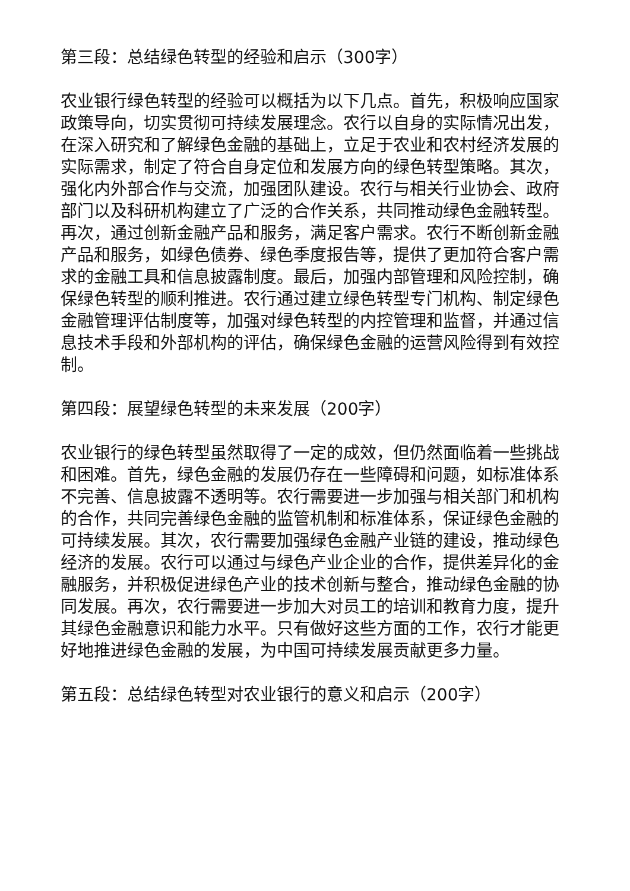第三段：总结绿色转型的经验和启示（300字）
农业银行绿色转型的经验可以概括为以下几点。首先，积极响应国家政策导向，切实贯彻可持续发展理念。农行以自身的实际情况出发，在深入研究和了解绿色金融的基础上，立足于农业和农村经济发展的实际需求，制定了符合自身定位和发展方向的绿色转型策略。其次，强化内外部合作与交流，加强团队建设。农行与相关行业协会、政府部门以及科研机构建立了广泛的合作关系，共同推动绿色金融转型。再次，通过创新金融产品和服务，满足客户需求。农行不断创新金融产品和服务，如绿色债券、绿色季度报告等，提供了更加符合客户需求的金融工具和信息披露制度。最后，加强内部管理和风险控制，确保绿色转型的顺利推进。农行通过建立绿色转型专门机构、制定绿色金融管理评估制度等，加强对绿色转型的内控管理和监督，并通过信息技术手段和外部机构的评估，确保绿色金融的运营风险得到有效控制。
第四段：展望绿色转型的未来发展（200字）
农业银行的绿色转型虽然取得了一定的成效，但仍然面临着一些挑战和困难。首先，绿色金融的发展仍存在一些障碍和问题，如标准体系不完善、信息披露不透明等。农行需要进一步加强与相关部门和机构的合作，共同完善绿色金融的监管机制和标准体系，保证绿色金融的可持续发展。其次，农行需要加强绿色金融产业链的建设，推动绿色经济的发展。农行可以通过与绿色产业企业的合作，提供差异化的金融服务，并积极促进绿色产业的技术创新与整合，推动绿色金融的协同发展。再次，农行需要进一步加大对员工的培训和教育力度，提升其绿色金融意识和能力水平。只有做好这些方面的工作，农行才能更好地推进绿色金融的发展，为中国可持续发展贡献更多力量。
第五段：总结绿色转型对农业银行的意义和启示（200字）